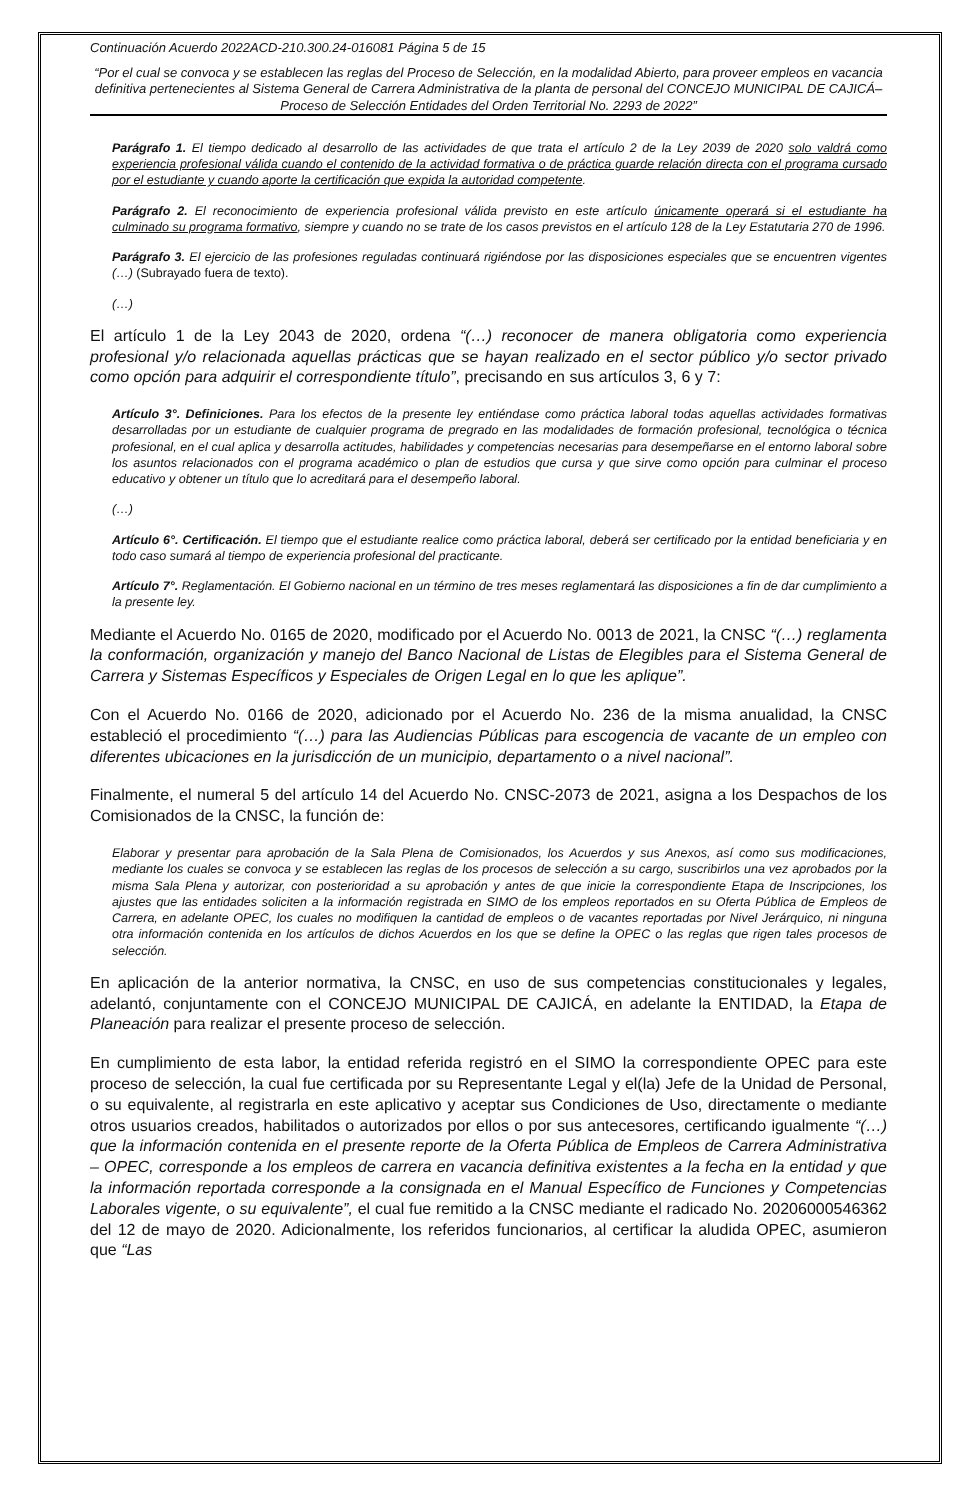Continuación Acuerdo 2022ACD-210.300.24-016081 Página 5 de 15
“Por el cual se convoca y se establecen las reglas del Proceso de Selección, en la modalidad Abierto, para proveer empleos en vacancia definitiva pertenecientes al Sistema General de Carrera Administrativa de la planta de personal del CONCEJO MUNICIPAL DE CAJICÁ– Proceso de Selección Entidades del Orden Territorial No. 2293 de 2022”
Parágrafo 1. El tiempo dedicado al desarrollo de las actividades de que trata el artículo 2 de la Ley 2039 de 2020 solo valdrá como experiencia profesional válida cuando el contenido de la actividad formativa o de práctica guarde relación directa con el programa cursado por el estudiante y cuando aporte la certificación que expida la autoridad competente.
Parágrafo 2. El reconocimiento de experiencia profesional válida previsto en este artículo únicamente operará si el estudiante ha culminado su programa formativo, siempre y cuando no se trate de los casos previstos en el artículo 128 de la Ley Estatutaria 270 de 1996.
Parágrafo 3. El ejercicio de las profesiones reguladas continuará rigiéndose por las disposiciones especiales que se encuentren vigentes (…) (Subrayado fuera de texto).
(…)
El artículo 1 de la Ley 2043 de 2020, ordena “(…) reconocer de manera obligatoria como experiencia profesional y/o relacionada aquellas prácticas que se hayan realizado en el sector público y/o sector privado como opción para adquirir el correspondiente título”, precisando en sus artículos 3, 6 y 7:
Artículo 3°. Definiciones. Para los efectos de la presente ley entiéndase como práctica laboral todas aquellas actividades formativas desarrolladas por un estudiante de cualquier programa de pregrado en las modalidades de formación profesional, tecnológica o técnica profesional, en el cual aplica y desarrolla actitudes, habilidades y competencias necesarias para desempeñarse en el entorno laboral sobre los asuntos relacionados con el programa académico o plan de estudios que cursa y que sirve como opción para culminar el proceso educativo y obtener un título que lo acreditará para el desempeño laboral.
(…)
Artículo 6°. Certificación. El tiempo que el estudiante realice como práctica laboral, deberá ser certificado por la entidad beneficiaria y en todo caso sumará al tiempo de experiencia profesional del practicante.
Artículo 7°. Reglamentación. El Gobierno nacional en un término de tres meses reglamentará las disposiciones a fin de dar cumplimiento a la presente ley.
Mediante el Acuerdo No. 0165 de 2020, modificado por el Acuerdo No. 0013 de 2021, la CNSC “(…) reglamenta la conformación, organización y manejo del Banco Nacional de Listas de Elegibles para el Sistema General de Carrera y Sistemas Específicos y Especiales de Origen Legal en lo que les aplique”.
Con el Acuerdo No. 0166 de 2020, adicionado por el Acuerdo No. 236 de la misma anualidad, la CNSC estableció el procedimiento “(…) para las Audiencias Públicas para escogencia de vacante de un empleo con diferentes ubicaciones en la jurisdicción de un municipio, departamento o a nivel nacional”.
Finalmente, el numeral 5 del artículo 14 del Acuerdo No. CNSC-2073 de 2021, asigna a los Despachos de los Comisionados de la CNSC, la función de:
Elaborar y presentar para aprobación de la Sala Plena de Comisionados, los Acuerdos y sus Anexos, así como sus modificaciones, mediante los cuales se convoca y se establecen las reglas de los procesos de selección a su cargo, suscribirlos una vez aprobados por la misma Sala Plena y autorizar, con posterioridad a su aprobación y antes de que inicie la correspondiente Etapa de Inscripciones, los ajustes que las entidades soliciten a la información registrada en SIMO de los empleos reportados en su Oferta Pública de Empleos de Carrera, en adelante OPEC, los cuales no modifiquen la cantidad de empleos o de vacantes reportadas por Nivel Jerárquico, ni ninguna otra información contenida en los artículos de dichos Acuerdos en los que se define la OPEC o las reglas que rigen tales procesos de selección.
En aplicación de la anterior normativa, la CNSC, en uso de sus competencias constitucionales y legales, adelantó, conjuntamente con el CONCEJO MUNICIPAL DE CAJICÁ, en adelante la ENTIDAD, la Etapa de Planeación para realizar el presente proceso de selección.
En cumplimiento de esta labor, la entidad referida registró en el SIMO la correspondiente OPEC para este proceso de selección, la cual fue certificada por su Representante Legal y el(la) Jefe de la Unidad de Personal, o su equivalente, al registrarla en este aplicativo y aceptar sus Condiciones de Uso, directamente o mediante otros usuarios creados, habilitados o autorizados por ellos o por sus antecesores, certificando igualmente “(…) que la información contenida en el presente reporte de la Oferta Pública de Empleos de Carrera Administrativa – OPEC, corresponde a los empleos de carrera en vacancia definitiva existentes a la fecha en la entidad y que la información reportada corresponde a la consignada en el Manual Específico de Funciones y Competencias Laborales vigente, o su equivalente”, el cual fue remitido a la CNSC mediante el radicado No. 20206000546362 del 12 de mayo de 2020. Adicionalmente, los referidos funcionarios, al certificar la aludida OPEC, asumieron que “Las